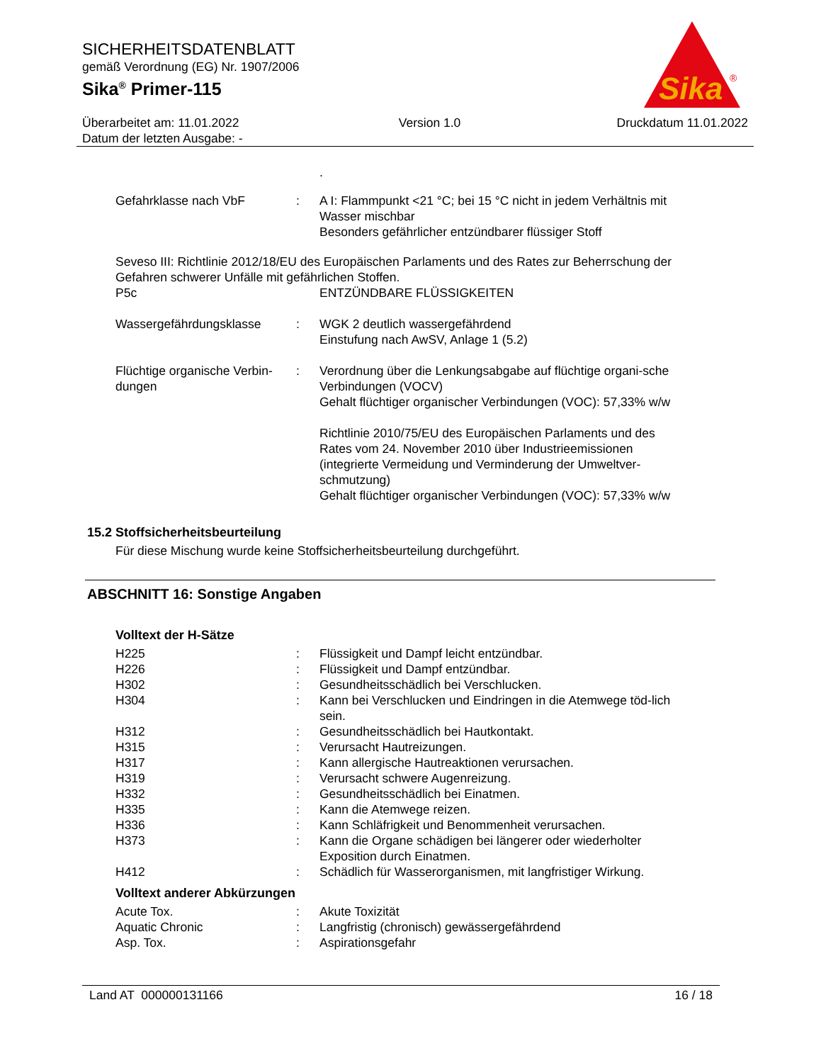SICHERHEITSDATENBLATT
gemäß Verordnung (EG) Nr. 1907/2006
Sika<sup>®</sup> Primer-115
Überarbeitet am: 11.01.2022
Datum der letzten Ausgabe: -
Version 1.0 Druckdatum 11.01.2022
Sika
®
| | | . |
| Gefahrklasse nach VbF | : | A I: Flammpunkt <21 °C; bei 15 °C nicht in jedem Verhältnis mit Wasser mischbar Besonders gefährlicher entzündbarer flüssiger Stoff |
Seveso III: Richtlinie 2012/18/EU des Europäischen Parlaments und des Rates zur Beherrschung der Gefahren schwerer Unfälle mit gefährlichen Stoffen.
| P5c | | ENTZÜNDBARE FLÜSSIGKEITEN |
| Wassergefährdungsklasse | : | WGK 2 deutlich wassergefährdend Einstufung nach AwSV, Anlage 1 (5.2) |
| Flüchtige organische Verbin-dungen | : | Verordnung über die Lenkungsabgabe auf flüchtige organi-sche Verbindungen (VOCV) Gehalt flüchtiger organischer Verbindungen (VOC): 57,33% w/w Richtlinie 2010/75/EU des Europäischen Parlaments und des Rates vom 24. November 2010 über Industrieemissionen (integrierte Vermeidung und Verminderung der Umweltver-schmutzung) Gehalt flüchtiger organischer Verbindungen (VOC): 57,33% w/w |
15.2 Stoffsicherheitsbeurteilung
Für diese Mischung wurde keine Stoffsicherheitsbeurteilung durchgeführt.
ABSCHNITT 16: Sonstige Angaben
Volltext der H-Sätze
| H225 | : | Flüssigkeit und Dampf leicht entzündbar. |
| H226 | : | Flüssigkeit und Dampf entzündbar. |
| H302 | : | Gesundheitsschädlich bei Verschlucken. |
| H304 | : | Kann bei Verschlucken und Eindringen in die Atemwege töd-lich sein. |
| H312 | : | Gesundheitsschädlich bei Hautkontakt. |
| H315 | : | Verursacht Hautreizungen. |
| H317 | : | Kann allergische Hautreaktionen verursachen. |
| H319 | : | Verursacht schwere Augenreizung. |
| H332 | : | Gesundheitsschädlich bei Einatmen. |
| H335 | : | Kann die Atemwege reizen. |
| H336 | : | Kann Schläfrigkeit und Benommenheit verursachen. |
| H373 | : | Kann die Organe schädigen bei längerer oder wiederholter Exposition durch Einatmen. |
| H412 | : | Schädlich für Wasserorganismen, mit langfristiger Wirkung. |
Volltext anderer Abkürzungen
| Acute Tox. | : | Akute Toxizität |
| Aquatic Chronic | : | Langfristig (chronisch) gewässergefährdend |
| Asp. Tox. | : | Aspirationsgefahr |
Land AT 000000131166 16 / 18